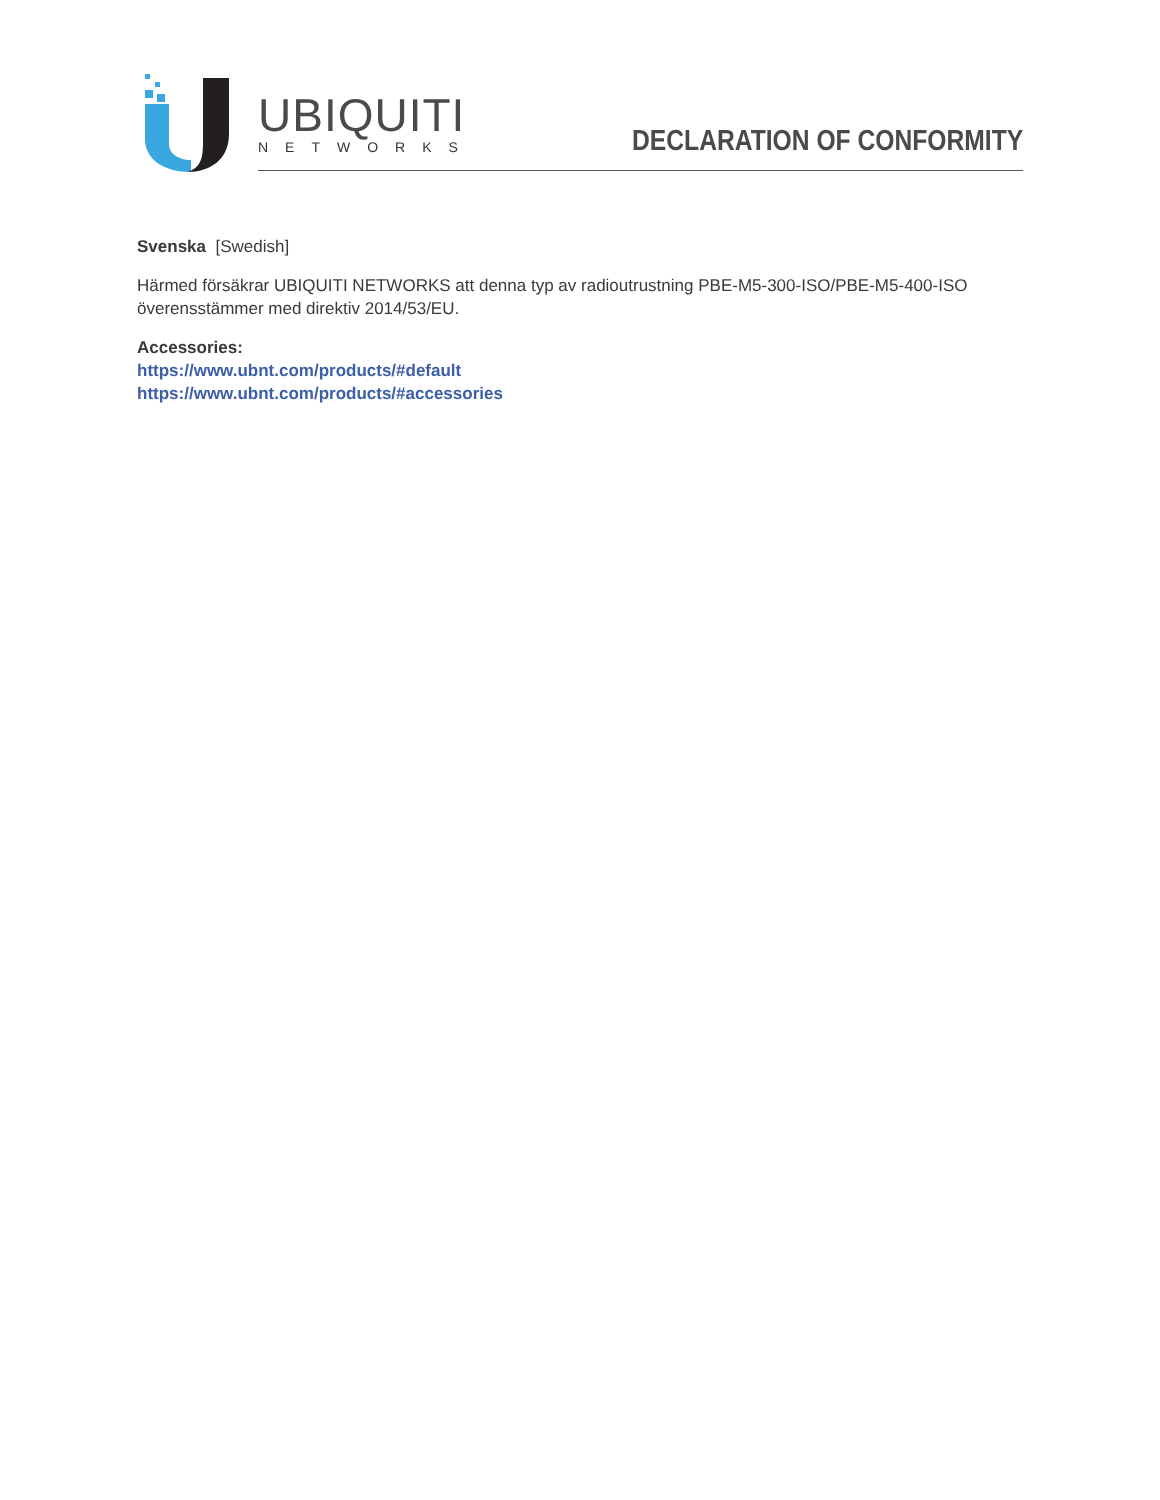UBIQUITI
NETWORKS DECLARATION OF CONFORMITY
Svenska [Swedish]
Härmed försäkrar UBIQUITI NETWORKS att denna typ av radioutrustning PBE-M5-300-ISO/PBE-M5-400-ISO överensstämmer med direktiv 2014/53/EU.
Accessories:
https://www.ubnt.com/products/#default
https://www.ubnt.com/products/#accessories